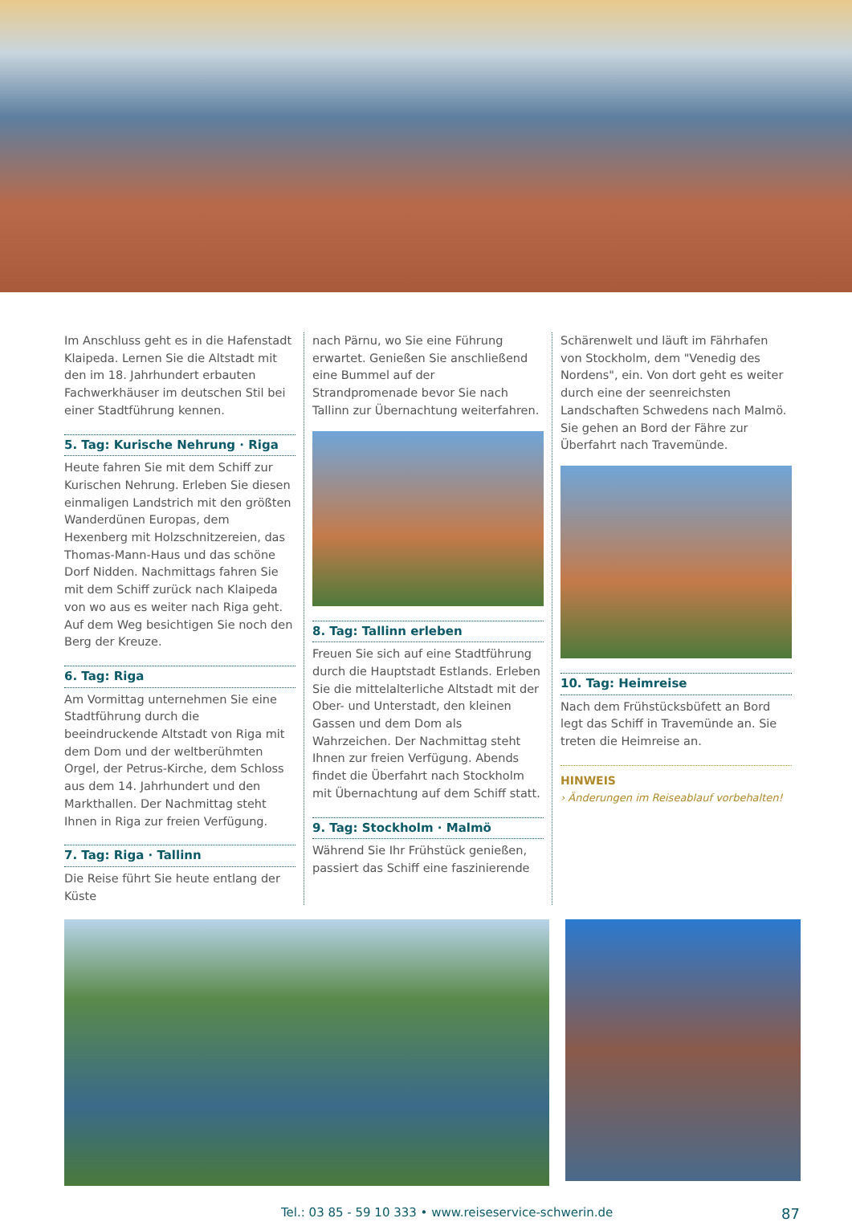Im Anschluss geht es in die Hafenstadt Klaipeda. Lernen Sie die Altstadt mit den im 18. Jahrhundert erbauten Fachwerkhäuser im deutschen Stil bei einer Stadtführung kennen.
5. Tag: Kurische Nehrung · Riga
Heute fahren Sie mit dem Schiff zur Kurischen Nehrung. Erleben Sie diesen einmaligen Landstrich mit den größten Wanderdünen Europas, dem Hexenberg mit Holzschnitzereien, das Thomas-Mann-Haus und das schöne Dorf Nidden. Nachmittags fahren Sie mit dem Schiff zurück nach Klaipeda von wo aus es weiter nach Riga geht. Auf dem Weg besichtigen Sie noch den Berg der Kreuze.
6. Tag: Riga
Am Vormittag unternehmen Sie eine Stadtführung durch die beeindruckende Altstadt von Riga mit dem Dom und der weltberühmten Orgel, der Petrus-Kirche, dem Schloss aus dem 14. Jahrhundert und den Markthallen. Der Nachmittag steht Ihnen in Riga zur freien Verfügung.
7. Tag: Riga · Tallinn
Die Reise führt Sie heute entlang der Küste
nach Pärnu, wo Sie eine Führung erwartet. Genießen Sie anschließend eine Bummel auf der Strandpromenade bevor Sie nach Tallinn zur Übernachtung weiterfahren.
8. Tag: Tallinn erleben
Freuen Sie sich auf eine Stadtführung durch die Hauptstadt Estlands. Erleben Sie die mittelalterliche Altstadt mit der Ober- und Unterstadt, den kleinen Gassen und dem Dom als Wahrzeichen. Der Nachmittag steht Ihnen zur freien Verfügung. Abends findet die Überfahrt nach Stockholm mit Übernachtung auf dem Schiff statt.
9. Tag: Stockholm · Malmö
Während Sie Ihr Frühstück genießen, passiert das Schiff eine faszinierende
Schärenwelt und läuft im Fährhafen von Stockholm, dem "Venedig des Nordens", ein. Von dort geht es weiter durch eine der seenreichsten Landschaften Schwedens nach Malmö. Sie gehen an Bord der Fähre zur Überfahrt nach Travemünde.
10. Tag: Heimreise
Nach dem Frühstücksbüfett an Bord legt das Schiff in Travemünde an. Sie treten die Heimreise an.
HINWEIS
› Änderungen im Reiseablauf vorbehalten!
Tel.: 03 85 - 59 10 333 • www.reiseservice-schwerin.de 87